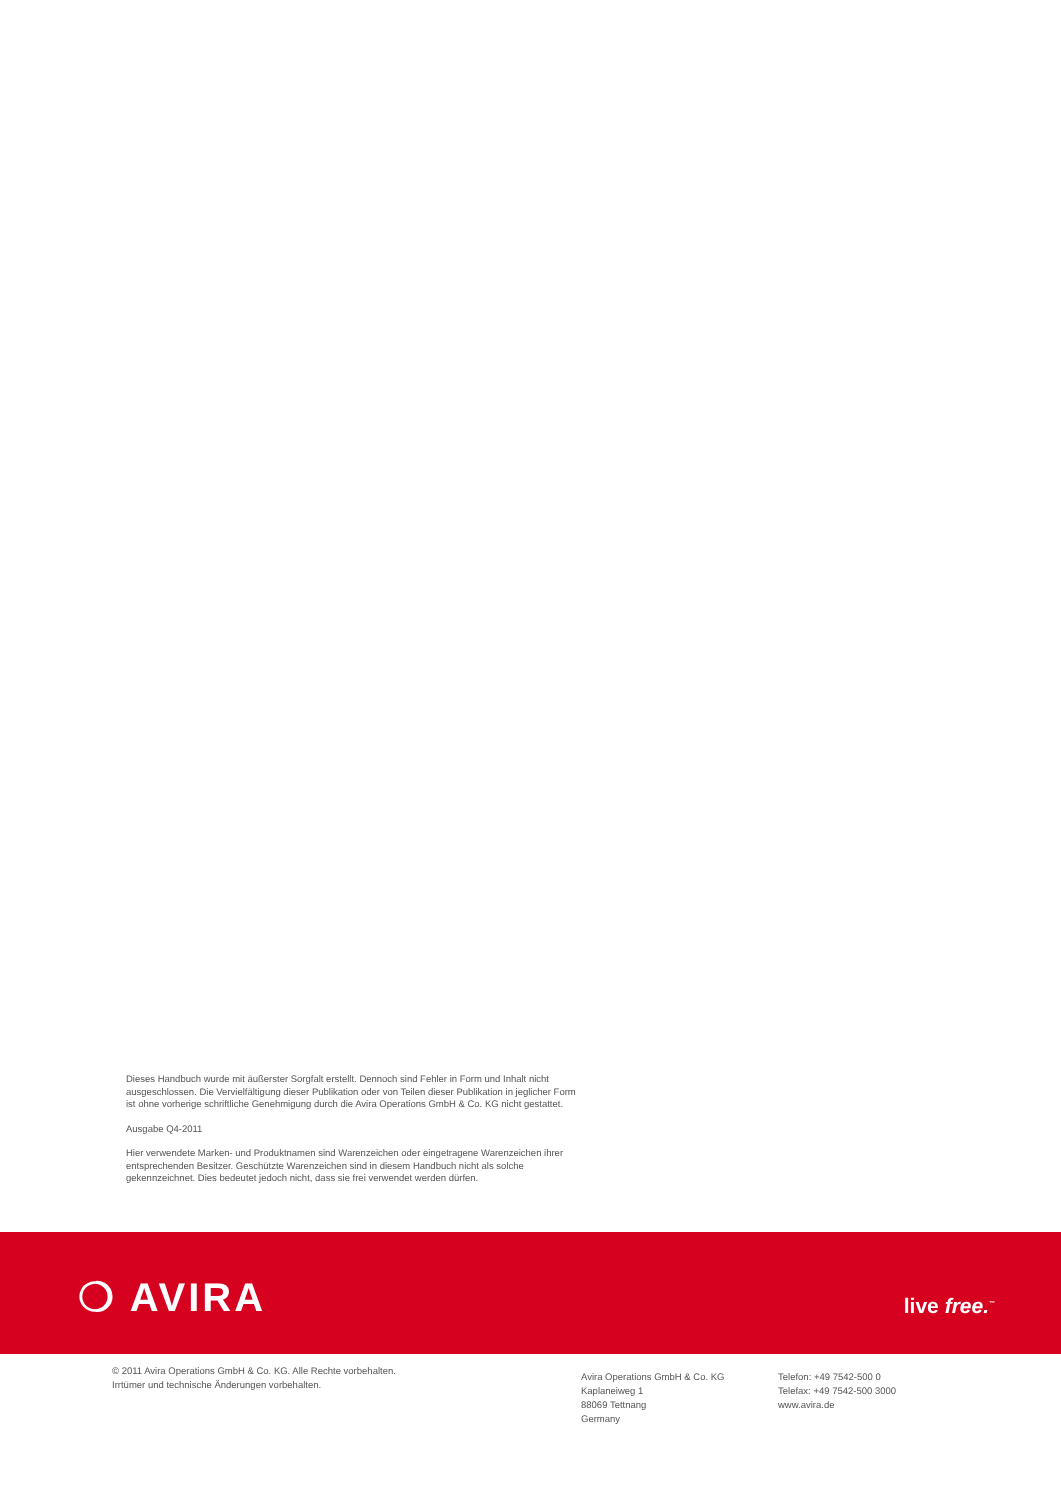Dieses Handbuch wurde mit äußerster Sorgfalt erstellt. Dennoch sind Fehler in Form und Inhalt nicht ausgeschlossen. Die Vervielfältigung dieser Publikation oder von Teilen dieser Publikation in jeglicher Form ist ohne vorherige schriftliche Genehmigung durch die Avira Operations GmbH & Co. KG nicht gestattet.
Ausgabe Q4-2011
Hier verwendete Marken- und Produktnamen sind Warenzeichen oder eingetragene Warenzeichen ihrer entsprechenden Besitzer. Geschützte Warenzeichen sind in diesem Handbuch nicht als solche gekennzeichnet. Dies bedeutet jedoch nicht, dass sie frei verwendet werden dürfen.
❍ AVIRA live free.<sup>™</sup>
© 2011 Avira Operations GmbH & Co. KG. Alle Rechte vorbehalten.
Irrtümer und technische Änderungen vorbehalten.
Avira Operations GmbH & Co. KG
Kaplaneiweg 1
88069 Tettnang
Germany
Telefon: +49 7542-500 0
Telefax: +49 7542-500 3000
www.avira.de